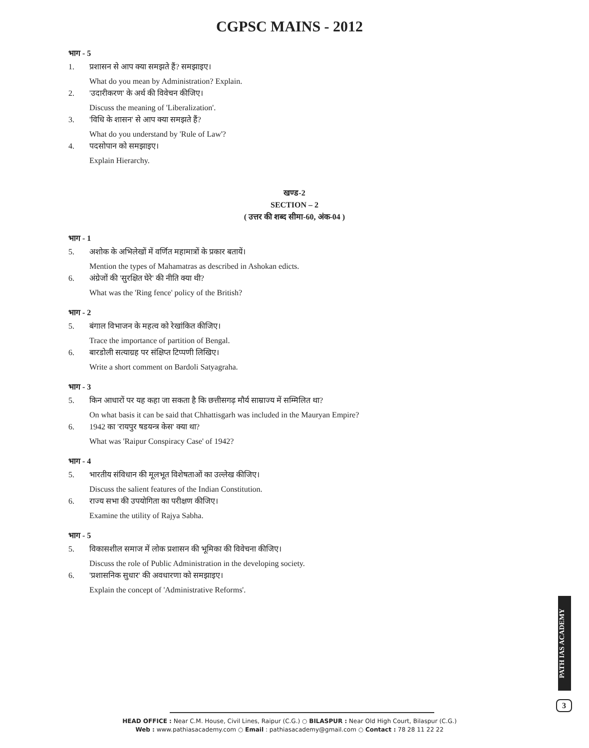CGPSC MAINS - 2012
भाग - 5
1. प्रशासन से आप क्या समझते हैं? समझाइए।
What do you mean by Administration? Explain.
2. 'उदारीकरण' के अर्थ की विवेचन कीजिए।
Discuss the meaning of 'Liberalization'.
3. 'विधि के शासन' से आप क्या समझते हैं?
What do you understand by 'Rule of Law'?
4. पदसोपान को समझाइए।
Explain Hierarchy.
खण्ड-2
SECTION – 2
( उत्तर की शब्द सीमा-60, अंक-04 )
भाग - 1
5. अशोक के अभिलेखों में वर्णित महामात्रों के प्रकार बतायें।
Mention the types of Mahamatras as described in Ashokan edicts.
6. अंग्रेजों की 'सुरक्षित घेरे' की नीति क्या थी?
What was the 'Ring fence' policy of the British?
भाग - 2
5. बंगाल विभाजन के महत्व को रेखांकित कीजिए।
Trace the importance of partition of Bengal.
6. बारडोली सत्याग्रह पर संक्षिप्त टिप्पणी लिखिए।
Write a short comment on Bardoli Satyagraha.
भाग - 3
5. किन आधारों पर यह कहा जा सकता है कि छत्तीसगढ़ मौर्य साम्राज्य में सम्मिलित था?
On what basis it can be said that Chhattisgarh was included in the Mauryan Empire?
6. 1942 का 'रायपुर षडयन्त्र केस' क्या था?
What was 'Raipur Conspiracy Case' of 1942?
भाग - 4
5. भारतीय संविधान की मूलभूत विशेषताओं का उल्लेख कीजिए।
Discuss the salient features of the Indian Constitution.
6. राज्य सभा की उपयोगिता का परीक्षण कीजिए।
Examine the utility of Rajya Sabha.
भाग - 5
5. विकासशील समाज में लोक प्रशासन की भूमिका की विवेचना कीजिए।
Discuss the role of Public Administration in the developing society.
6. 'प्रशासनिक सुधार' की अवधारणा को समझाइए।
Explain the concept of 'Administrative Reforms'.
PATH IAS ACADEMY
3
HEAD OFFICE : Near C.M. House, Civil Lines, Raipur (C.G.) ○ BILASPUR : Near Old High Court, Bilaspur (C.G.)
Web : www.pathiasacademy.com ○ Email : pathiasacademy@gmail.com ○ Contact : 78 28 11 22 22